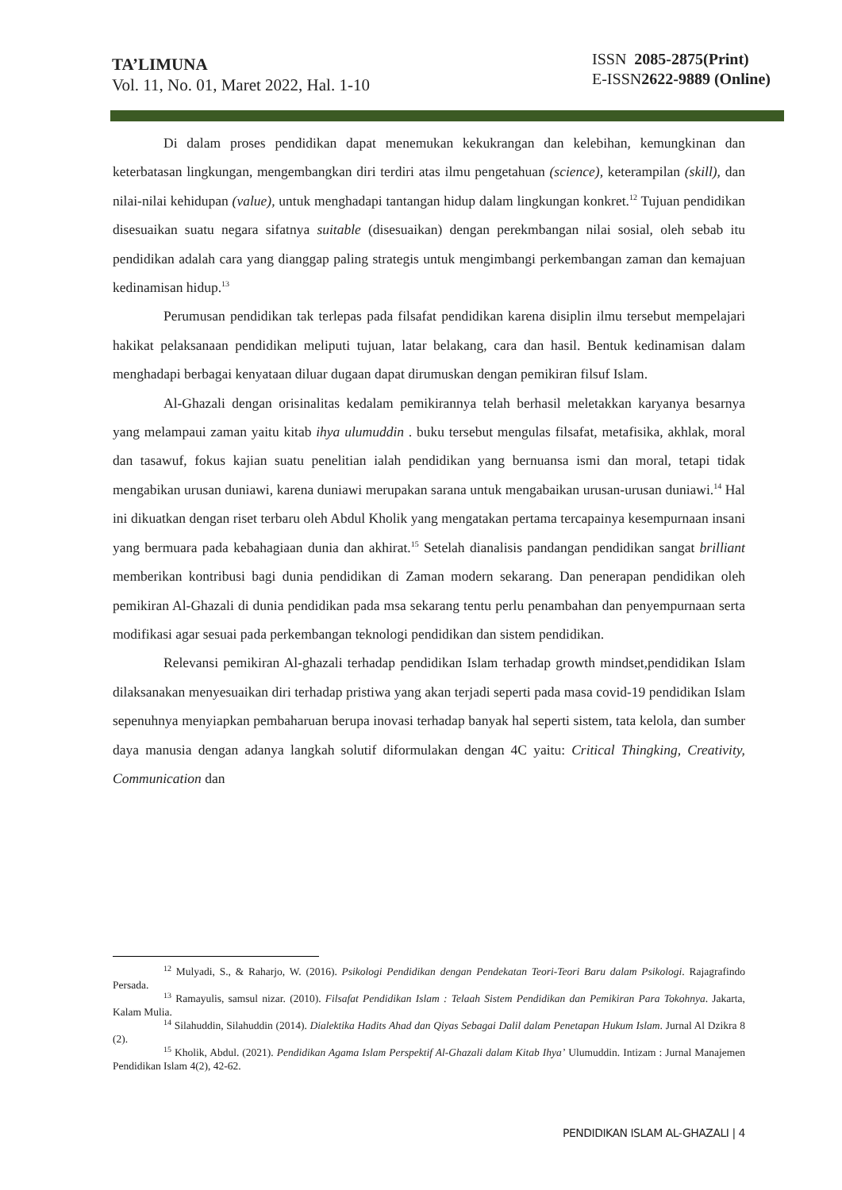TA’LIMUNA
Vol. 11, No. 01, Maret 2022, Hal. 1-10
ISSN 2085-2875(Print)
E-ISSN2622-9889 (Online)
Di dalam proses pendidikan dapat menemukan kekukrangan dan kelebihan, kemungkinan dan keterbatasan lingkungan, mengembangkan diri terdiri atas ilmu pengetahuan (science), keterampilan (skill), dan nilai-nilai kehidupan (value), untuk menghadapi tantangan hidup dalam lingkungan konkret.<sup>12</sup> Tujuan pendidikan disesuaikan suatu negara sifatnya suitable (disesuaikan) dengan perekmbangan nilai sosial, oleh sebab itu pendidikan adalah cara yang dianggap paling strategis untuk mengimbangi perkembangan zaman dan kemajuan kedinamisan hidup.<sup>13</sup>
Perumusan pendidikan tak terlepas pada filsafat pendidikan karena disiplin ilmu tersebut mempelajari hakikat pelaksanaan pendidikan meliputi tujuan, latar belakang, cara dan hasil. Bentuk kedinamisan dalam menghadapi berbagai kenyataan diluar dugaan dapat dirumuskan dengan pemikiran filsuf Islam.
Al-Ghazali dengan orisinalitas kedalam pemikirannya telah berhasil meletakkan karyanya besarnya yang melampaui zaman yaitu kitab ihya ulumuddin . buku tersebut mengulas filsafat, metafisika, akhlak, moral dan tasawuf, fokus kajian suatu penelitian ialah pendidikan yang bernuansa ismi dan moral, tetapi tidak mengabikan urusan duniawi, karena duniawi merupakan sarana untuk mengabaikan urusan-urusan duniawi.<sup>14</sup> Hal ini dikuatkan dengan riset terbaru oleh Abdul Kholik yang mengatakan pertama tercapainya kesempurnaan insani yang bermuara pada kebahagiaan dunia dan akhirat.<sup>15</sup> Setelah dianalisis pandangan pendidikan sangat brilliant memberikan kontribusi bagi dunia pendidikan di Zaman modern sekarang. Dan penerapan pendidikan oleh pemikiran Al-Ghazali di dunia pendidikan pada msa sekarang tentu perlu penambahan dan penyempurnaan serta modifikasi agar sesuai pada perkembangan teknologi pendidikan dan sistem pendidikan.
Relevansi pemikiran Al-ghazali terhadap pendidikan Islam terhadap growth mindset,pendidikan Islam dilaksanakan menyesuaikan diri terhadap pristiwa yang akan terjadi seperti pada masa covid-19 pendidikan Islam sepenuhnya menyiapkan pembaharuan berupa inovasi terhadap banyak hal seperti sistem, tata kelola, dan sumber daya manusia dengan adanya langkah solutif diformulakan dengan 4C yaitu: Critical Thingking, Creativity, Communication dan
<sup>12</sup> Mulyadi, S., & Raharjo, W. (2016). Psikologi Pendidikan dengan Pendekatan Teori-Teori Baru dalam Psikologi. Rajagrafindo Persada.
<sup>13</sup> Ramayulis, samsul nizar. (2010). Filsafat Pendidikan Islam : Telaah Sistem Pendidikan dan Pemikiran Para Tokohnya. Jakarta, Kalam Mulia.
<sup>14</sup> Silahuddin, Silahuddin (2014). Dialektika Hadits Ahad dan Qiyas Sebagai Dalil dalam Penetapan Hukum Islam. Jurnal Al Dzikra 8 (2).
<sup>15</sup> Kholik, Abdul. (2021). Pendidikan Agama Islam Perspektif Al-Ghazali dalam Kitab Ihya’ Ulumuddin. Intizam : Jurnal Manajemen Pendidikan Islam 4(2), 42-62.
PENDIDIKAN ISLAM AL-GHAZALI | 4